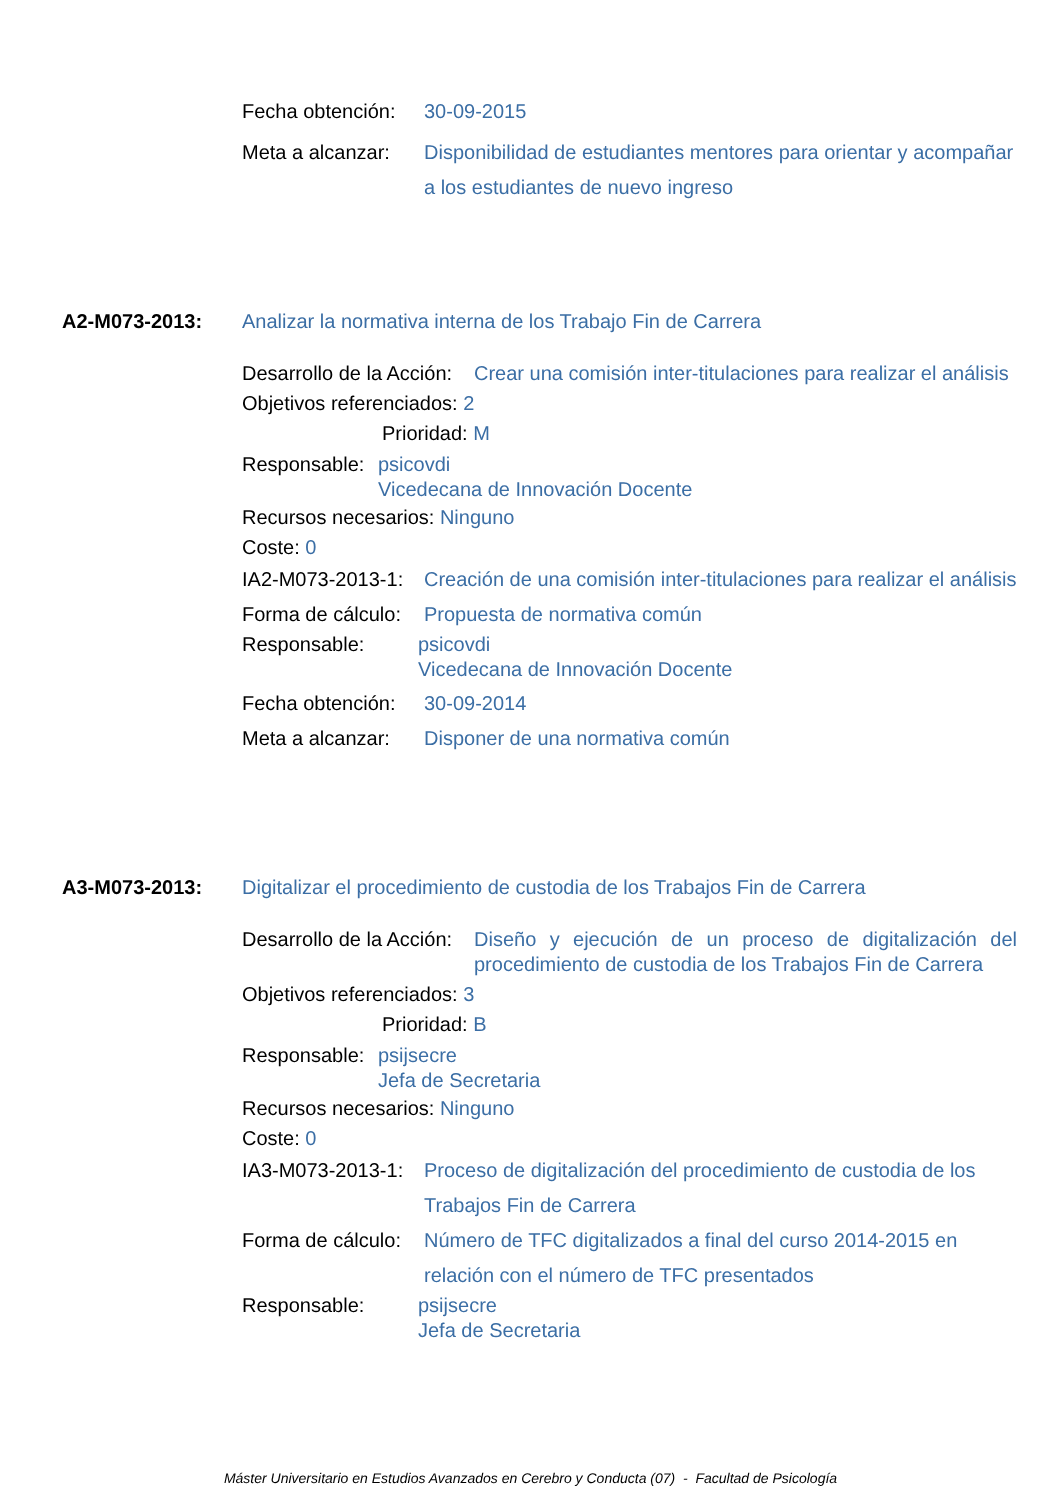Fecha obtención: 30-09-2015
Meta a alcanzar: Disponibilidad de estudiantes mentores para orientar y acompañar a los estudiantes de nuevo ingreso
A2-M073-2013: Analizar la normativa interna de los Trabajo Fin de Carrera
Desarrollo de la Acción: Crear una comisión inter-titulaciones para realizar el análisis
Objetivos referenciados: 2
Prioridad: M
Responsable: psicovdi
Vicedecana de Innovación Docente
Recursos necesarios: Ninguno
Coste: 0
IA2-M073-2013-1: Creación de una comisión inter-titulaciones para realizar el análisis
Forma de cálculo: Propuesta de normativa común
Responsable: psicovdi
Vicedecana de Innovación Docente
Fecha obtención: 30-09-2014
Meta a alcanzar: Disponer de una normativa común
A3-M073-2013: Digitalizar el procedimiento de custodia de los Trabajos Fin de Carrera
Desarrollo de la Acción: Diseño y ejecución de un proceso de digitalización del procedimiento de custodia de los Trabajos Fin de Carrera
Objetivos referenciados: 3
Prioridad: B
Responsable: psijsecre
Jefa de Secretaria
Recursos necesarios: Ninguno
Coste: 0
IA3-M073-2013-1: Proceso de digitalización del procedimiento de custodia de los Trabajos Fin de Carrera
Forma de cálculo: Número de TFC digitalizados a final del curso 2014-2015 en relación con el número de TFC presentados
Responsable: psijsecre
Jefa de Secretaria
Máster Universitario en Estudios Avanzados en Cerebro y Conducta (07) - Facultad de Psicología